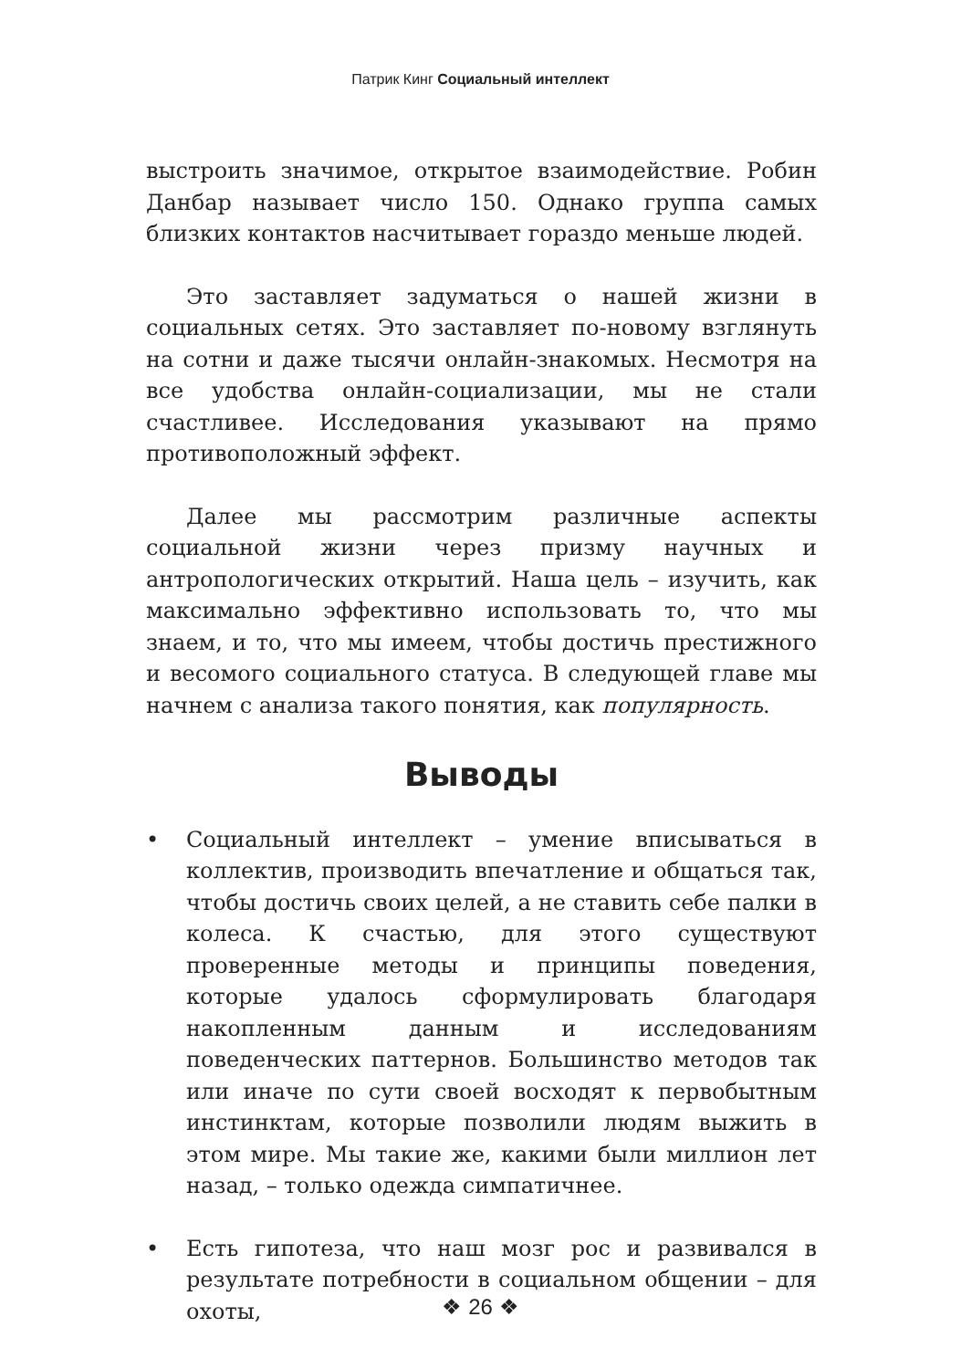Патрик Кинг Социальный интеллект
выстроить значимое, открытое взаимодействие. Робин Данбар называет число 150. Однако группа самых близких контактов насчитывает гораздо меньше людей.
Это заставляет задуматься о нашей жизни в социальных сетях. Это заставляет по-новому взглянуть на сотни и даже тысячи онлайн-знакомых. Несмотря на все удобства онлайн-социализации, мы не стали счастливее. Исследования указывают на прямо противоположный эффект.
Далее мы рассмотрим различные аспекты социальной жизни через призму научных и антропологических открытий. Наша цель – изучить, как максимально эффективно использовать то, что мы знаем, и то, что мы имеем, чтобы достичь престижного и весомого социального статуса. В следующей главе мы начнем с анализа такого понятия, как популярность.
Выводы
• Социальный интеллект – умение вписываться в коллектив, производить впечатление и общаться так, чтобы достичь своих целей, а не ставить себе палки в колеса. К счастью, для этого существуют проверенные методы и принципы поведения, которые удалось сформулировать благодаря накопленным данным и исследованиям поведенческих паттернов. Большинство методов так или иначе по сути своей восходят к первобытным инстинктам, которые позволили людям выжить в этом мире. Мы такие же, какими были миллион лет назад, – только одежда симпатичнее.
• Есть гипотеза, что наш мозг рос и развивался в результате потребности в социальном общении – для охоты,
❖ 26 ❖